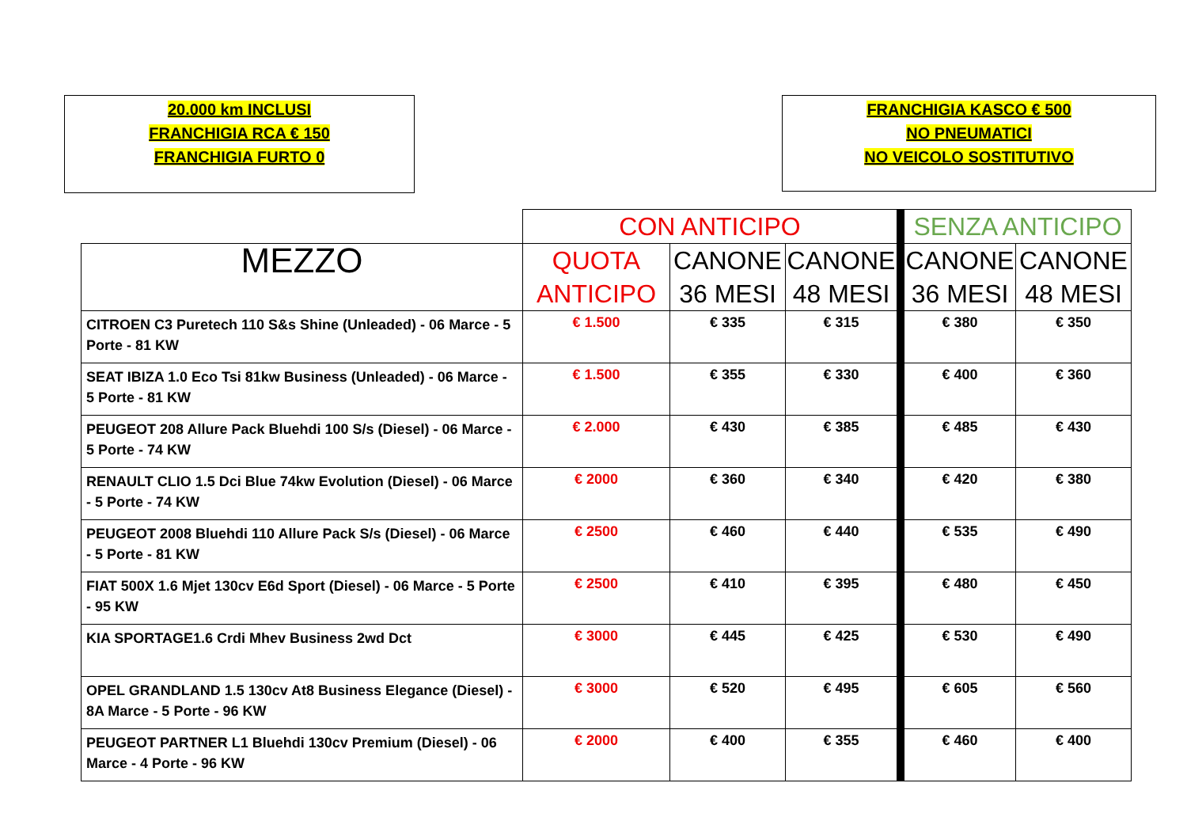20.000 km INCLUSI
FRANCHIGIA RCA € 150
FRANCHIGIA FURTO 0
FRANCHIGIA KASCO € 500
NO PNEUMATICI
NO VEICOLO SOSTITUTIVO
| | CON ANTICIPO | | | SENZA ANTICIPO | |
| --- | --- | --- | --- | --- | --- |
| MEZZO | QUOTA ANTICIPO | CANONE 36 MESI | CANONE 48 MESI | CANONE 36 MESI | CANONE 48 MESI |
| CITROEN C3 Puretech 110 S&s Shine (Unleaded) - 06 Marce - 5 Porte - 81 KW | € 1.500 | € 335 | € 315 | € 380 | € 350 |
| SEAT IBIZA 1.0 Eco Tsi 81kw Business (Unleaded) - 06 Marce - 5 Porte - 81 KW | € 1.500 | € 355 | € 330 | € 400 | € 360 |
| PEUGEOT 208 Allure Pack Bluehdi 100 S/s (Diesel) - 06 Marce - 5 Porte - 74 KW | € 2.000 | € 430 | € 385 | € 485 | € 430 |
| RENAULT CLIO 1.5 Dci Blue 74kw Evolution (Diesel) - 06 Marce - 5 Porte - 74 KW | € 2000 | € 360 | € 340 | € 420 | € 380 |
| PEUGEOT 2008 Bluehdi 110 Allure Pack S/s (Diesel) - 06 Marce - 5 Porte - 81 KW | € 2500 | € 460 | € 440 | € 535 | € 490 |
| FIAT 500X 1.6 Mjet 130cv E6d Sport (Diesel) - 06 Marce - 5 Porte - 95 KW | € 2500 | € 410 | € 395 | € 480 | € 450 |
| KIA SPORTAGE1.6 Crdi Mhev Business 2wd Dct | € 3000 | € 445 | € 425 | € 530 | € 490 |
| OPEL GRANDLAND 1.5 130cv At8 Business Elegance (Diesel) - 8A Marce - 5 Porte - 96 KW | € 3000 | € 520 | € 495 | € 605 | € 560 |
| PEUGEOT PARTNER L1 Bluehdi 130cv Premium (Diesel) - 06 Marce - 4 Porte - 96 KW | € 2000 | € 400 | € 355 | € 460 | € 400 |